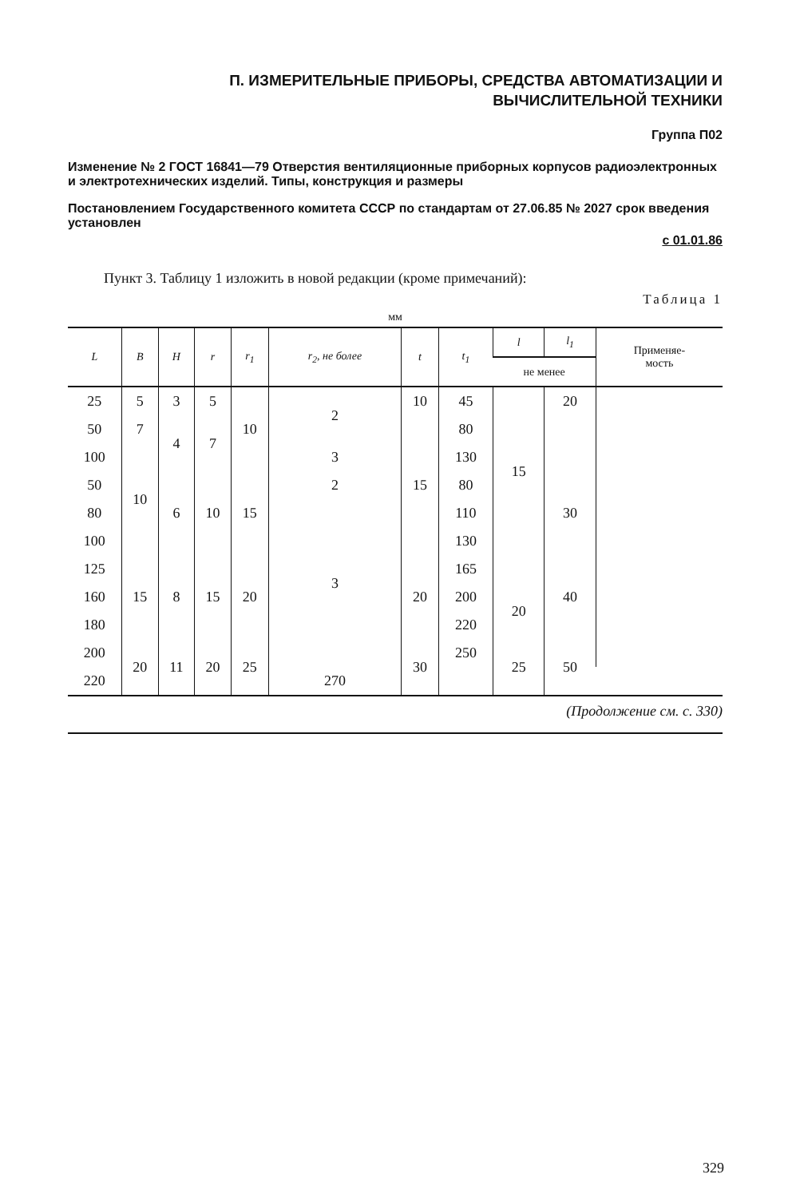П. ИЗМЕРИТЕЛЬНЫЕ ПРИБОРЫ, СРЕДСТВА АВТОМАТИЗАЦИИ И
ВЫЧИСЛИТЕЛЬНОЙ ТЕХНИКИ
Группа П02
Изменение № 2 ГОСТ 16841—79 Отверстия вентиляционные приборных корпусов радиоэлектронных и электротехнических изделий. Типы, конструкция и размеры
Постановлением Государственного комитета СССР по стандартам от 27.06.85 № 2027 срок введения установлен
с 01.01.86
Пункт 3. Таблицу 1 изложить в новой редакции (кроме примечаний):
Таблица 1
мм
| L | B | H | r | r<sub>1</sub> | r<sub>2</sub>, не более | t | t<sub>1</sub> | l | l<sub>1</sub> | Применяе- мость |
| --- | --- | --- | --- | --- | --- | --- | --- | --- | --- | --- |
| | | | | | | | | не менее | | |
| 25 | 5 | 3 | 5 | 10 | 2 | 10 | 45 | 15 | 20 | |
| 50 | 7 | 4 | 7 | | | 15 | 80 | | | |
| 100 | 10 | | | | 3 | | 130 | | | |
| 50 | | 6 | 10 | 15 | 2 | | 80 | | 30 | |
| 80 | | | | | 3 | | 110 | | | |
| 100 | | | | | | | 130 | | | |
| 125 | 15 | 8 | 15 | 20 | | 20 | 165 | | 40 | |
| 160 | | | | | | | 200 | 20 | | |
| 180 | | | | | | | 220 | | | |
| 200 | 20 | 11 | 20 | 25 | | 30 | 250 | 25 | 50 | |
| 220 | | | | | 270 | | | | | |
(Продолжение см. с. 330)
329